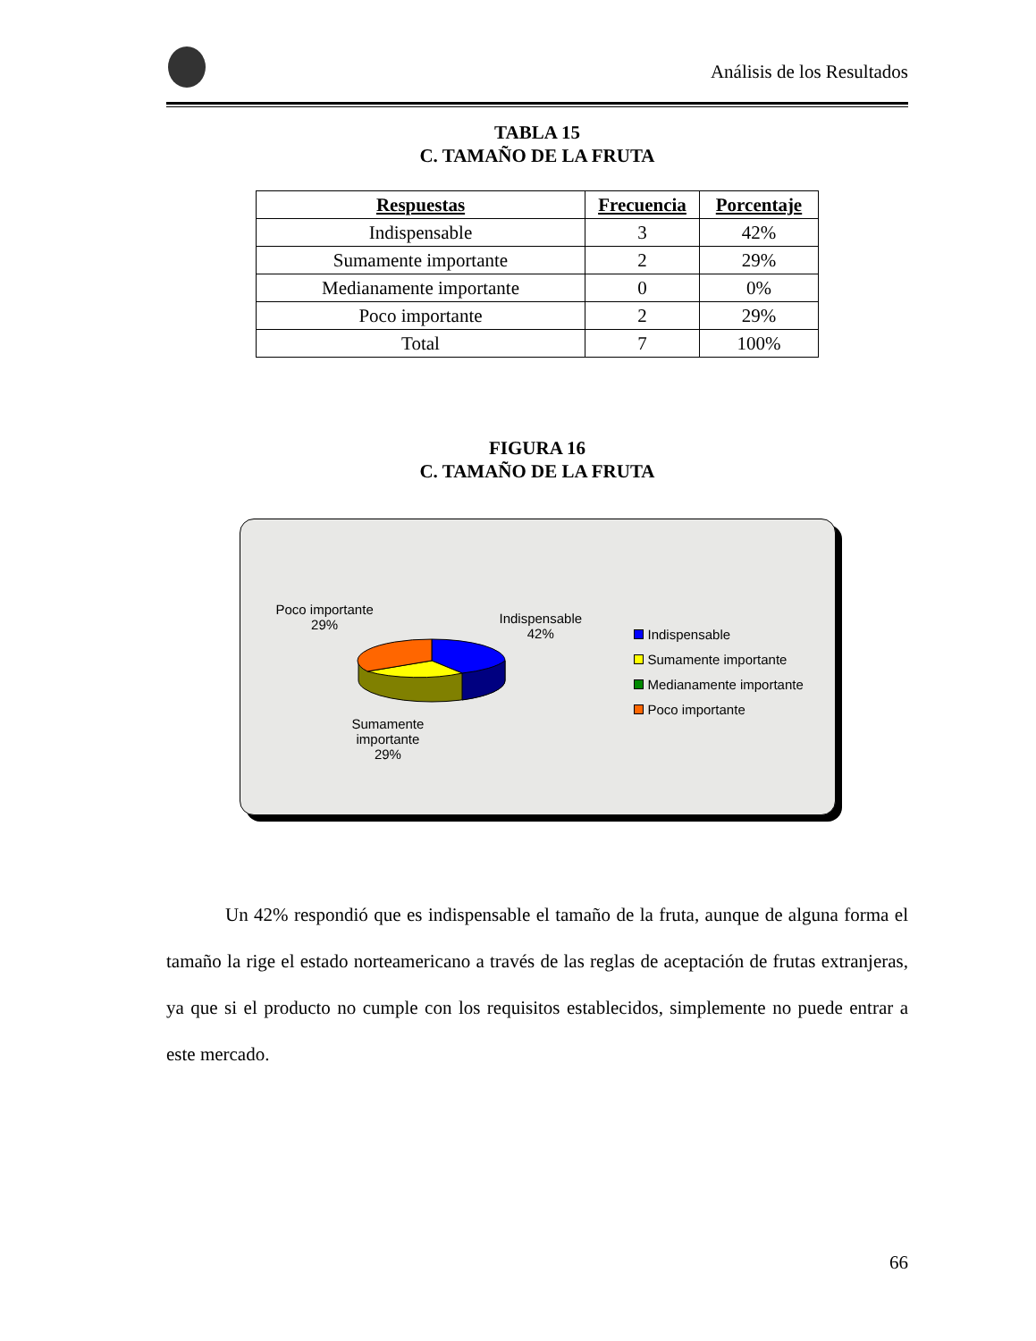Análisis de los Resultados
TABLA 15
C. TAMAÑO DE LA FRUTA
| Respuestas | Frecuencia | Porcentaje |
| --- | --- | --- |
| Indispensable | 3 | 42% |
| Sumamente importante | 2 | 29% |
| Medianamente importante | 0 | 0% |
| Poco importante | 2 | 29% |
| Total | 7 | 100% |
FIGURA 16
C. TAMAÑO DE LA FRUTA
Poco importante
29%
Indispensable
42%
Sumamente
importante
29%
Indispensable
Sumamente importante
Medianamente importante
Poco importante
Un 42% respondió que es indispensable el tamaño de la fruta, aunque de alguna forma el tamaño la rige el estado norteamericano a través de las reglas de aceptación de frutas extranjeras, ya que si el producto no cumple con los requisitos establecidos, simplemente no puede entrar a este mercado.
66